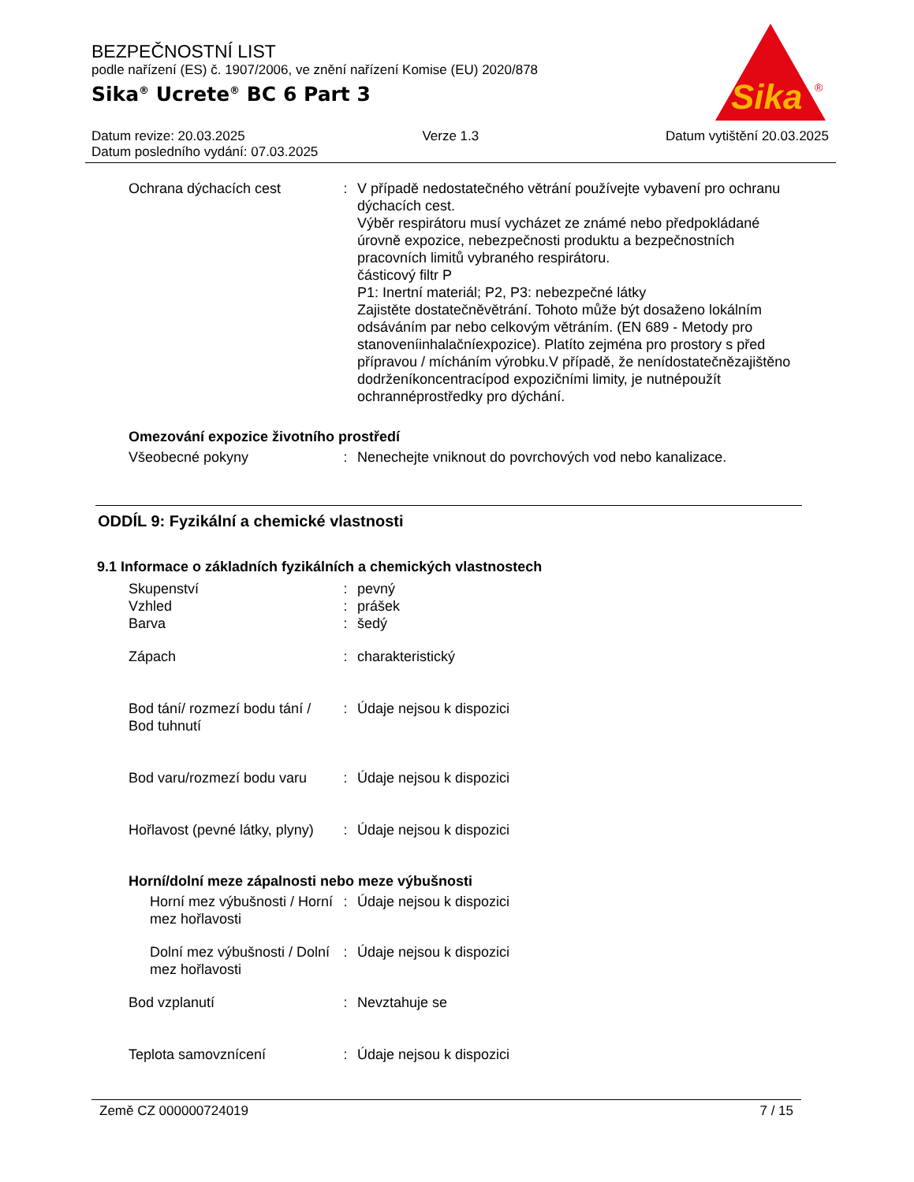BEZPEČNOSTNÍ LIST
podle nařízení (ES) č. 1907/2006, ve znění nařízení Komise (EU) 2020/878
Sika<sup>®</sup> Ucrete<sup>®</sup> BC 6 Part 3
Sika
®
| Datum revize: 20.03.2025 | Verze 1.3 | Datum vytištění 20.03.2025 |
| Datum posledního vydání: 07.03.2025 | | |
| Ochrana dýchacích cest | : | V případě nedostatečného větrání používejte vybavení pro ochranu dýchacích cest. Výběr respirátoru musí vycházet ze známé nebo předpokládané úrovně expozice, nebezpečnosti produktu a bezpečnostních pracovních limitů vybraného respirátoru. částicový filtr P P1: Inertní materiál; P2, P3: nebezpečné látky Zajistěte dostatečněvětrání. Tohoto může být dosaženo lokálním odsáváním par nebo celkovým větráním. (EN 689 - Metody pro stanoveníinhalačníexpozice). Platíto zejména pro prostory s před přípravou / mícháním výrobku.V případě, že nenídostatečnězajištěno dodrženíkoncentracípod expozičními limity, je nutnépoužít ochrannéprostředky pro dýchání. |
Omezování expozice životního prostředí
| Všeobecné pokyny | : | Nenechejte vniknout do povrchových vod nebo kanalizace. |
ODDÍL 9: Fyzikální a chemické vlastnosti
9.1 Informace o základních fyzikálních a chemických vlastnostech
| Skupenství | : | pevný |
| Vzhled | : | prášek |
| Barva | : | šedý |
| Zápach | : | charakteristický |
| Bod tání/ rozmezí bodu tání / Bod tuhnutí | : | Údaje nejsou k dispozici |
| Bod varu/rozmezí bodu varu | : | Údaje nejsou k dispozici |
| Hořlavost (pevné látky, plyny) | : | Údaje nejsou k dispozici |
Horní/dolní meze zápalnosti nebo meze výbušnosti
| Horní mez výbušnosti / Horní mez hořlavosti | : | Údaje nejsou k dispozici |
| Dolní mez výbušnosti / Dolní mez hořlavosti | : | Údaje nejsou k dispozici |
| Bod vzplanutí | : | Nevztahuje se |
| Teplota samovznícení | : | Údaje nejsou k dispozici |
Země CZ 000000724019 7 / 15